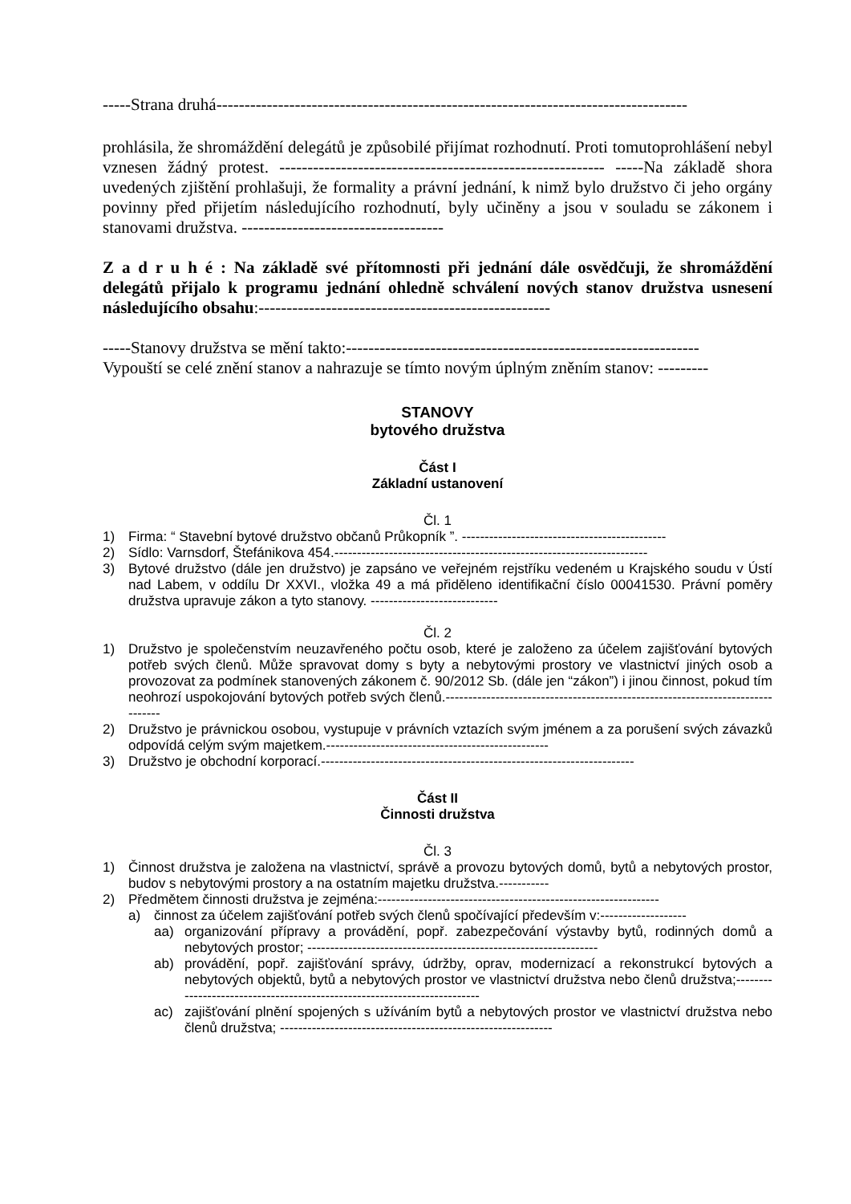-----Strana druhá------------------------------------------------------------------------------------
prohlásila, že shromáždění delegátů je způsobilé přijímat rozhodnutí. Proti tomutoprohlášení nebyl vznesen žádný protest. ---------------------------------------------------------- -----Na základě shora uvedených zjištění prohlašuji, že formality a právní jednání, k nimž bylo družstvo či jeho orgány povinny před přijetím následujícího rozhodnutí, byly učiněny a jsou v souladu se zákonem i stanovami družstva. ------------------------------------
Z a d r u h é : Na základě své přítomnosti při jednání dále osvědčuji, že shromáždění delegátů přijalo k programu jednání ohledně schválení nových stanov družstva usnesení následujícího obsahu:----------------------------------------------------
-----Stanovy družstva se mění takto:---------------------------------------------------------------
Vypouští se celé znění stanov a nahrazuje se tímto novým úplným zněním stanov: ---------
STANOVY
bytového družstva
Část I
Základní ustanovení
Čl. 1
1) Firma: “ Stavební bytové družstvo občanů Průkopník ”. ---------------------------------------------
2) Sídlo: Varnsdorf, Štefánikova 454.---------------------------------------------------------------------
3) Bytové družstvo (dále jen družstvo) je zapsáno ve veřejném rejstříku vedeném u Krajského soudu v Ústí nad Labem, v oddílu Dr XXVI., vložka 49 a má přiděleno identifikační číslo 00041530. Právní poměry družstva upravuje zákon a tyto stanovy. ----------------------------
Čl. 2
1) Družstvo je společenstvím neuzavřeného počtu osob, které je založeno za účelem zajišťování bytových potřeb svých členů. Může spravovat domy s byty a nebytovými prostory ve vlastnictví jiných osob a provozovat za podmínek stanovených zákonem č. 90/2012 Sb. (dále jen “zákon”) i jinou činnost, pokud tím neohrozí uspokojování bytových potřeb svých členů.-------------------------------------------------------------------------------
2) Družstvo je právnickou osobou, vystupuje v právních vztazích svým jménem a za porušení svých závazků odpovídá celým svým majetkem.-------------------------------------------------
3) Družstvo je obchodní korporací.---------------------------------------------------------------------
Část II
Činnosti družstva
Čl. 3
1) Činnost družstva je založena na vlastnictví, správě a provozu bytových domů, bytů a nebytových prostor, budov s nebytovými prostory a na ostatním majetku družstva.-----------
2) Předmětem činnosti družstva je zejména:--------------------------------------------------------------
a) činnost za účelem zajišťování potřeb svých členů spočívající především v:-------------------
aa) organizování přípravy a provádění, popř. zabezpečování výstavby bytů, rodinných domů a nebytových prostor; ----------------------------------------------------------------
ab) provádění, popř. zajišťování správy, údržby, oprav, modernizací a rekonstrukcí bytových a nebytových objektů, bytů a nebytových prostor ve vlastnictví družstva nebo členů družstva;-------------------------------------------------------------------------
ac) zajišťování plnění spojených s užíváním bytů a nebytových prostor ve vlastnictví družstva nebo členů družstva; ------------------------------------------------------------